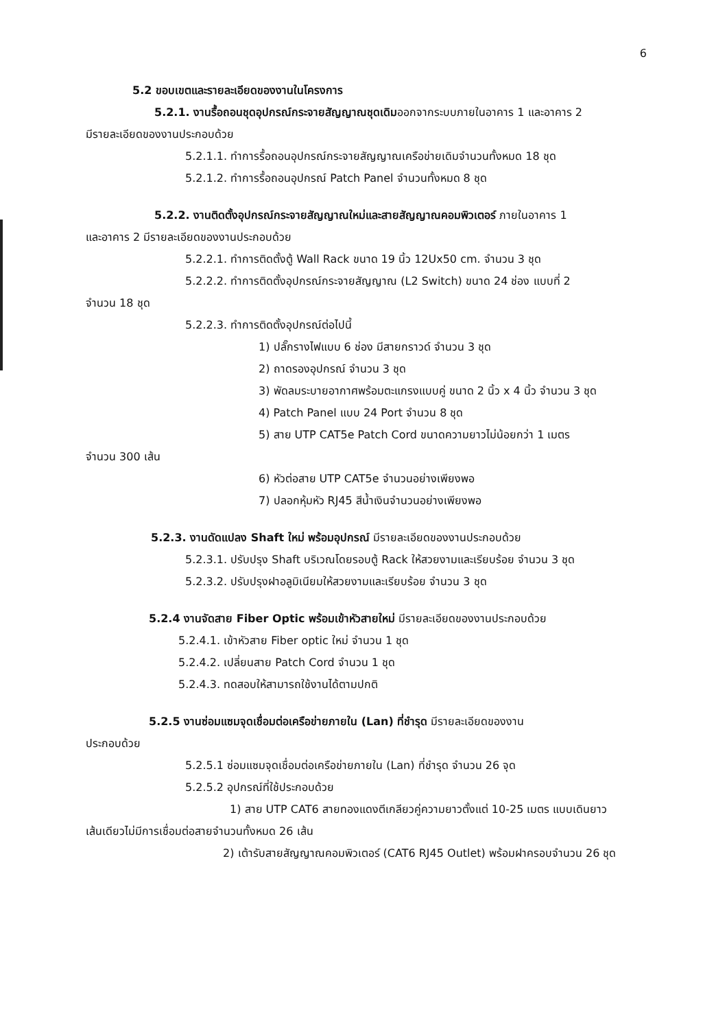6
5.2 ขอบเขตและรายละเอียดของงานในโครงการ
5.2.1. งานรื้อถอนชุดอุปกรณ์กระจายสัญญาณชุดเดิมออกจากระบบภายในอาคาร 1 และอาคาร 2
มีรายละเอียดของงานประกอบด้วย
5.2.1.1. ทำการรื้อถอนอุปกรณ์กระจายสัญญาณเครือข่ายเดิมจำนวนทั้งหมด 18 ชุด
5.2.1.2. ทำการรื้อถอนอุปกรณ์ Patch Panel จำนวนทั้งหมด 8 ชุด
5.2.2. งานติดตั้งอุปกรณ์กระจายสัญญาณใหม่และสายสัญญาณคอมพิวเตอร์ ภายในอาคาร 1
และอาคาร 2 มีรายละเอียดของงานประกอบด้วย
5.2.2.1. ทำการติดตั้งตู้ Wall Rack ขนาด 19 นิ้ว 12Ux50 cm. จำนวน 3 ชุด
5.2.2.2. ทำการติดตั้งอุปกรณ์กระจายสัญญาณ (L2 Switch) ขนาด 24 ช่อง แบบที่ 2
จำนวน 18 ชุด
5.2.2.3. ทำการติดตั้งอุปกรณ์ต่อไปนี้
1) ปลั๊กรางไฟแบบ 6 ช่อง มีสายกราวด์ จำนวน 3 ชุด
2) ถาดรองอุปกรณ์ จำนวน 3 ชุด
3) พัดลมระบายอากาศพร้อมตะแกรงแบบคู่ ขนาด 2 นิ้ว x 4 นิ้ว จำนวน 3 ชุด
4) Patch Panel แบบ 24 Port จำนวน 8 ชุด
5) สาย UTP CAT5e Patch Cord ขนาดความยาวไม่น้อยกว่า 1 เมตร
จำนวน 300 เส้น
6) หัวต่อสาย UTP CAT5e จำนวนอย่างเพียงพอ
7) ปลอกหุ้มหัว RJ45 สีน้ำเงินจำนวนอย่างเพียงพอ
5.2.3. งานดัดแปลง Shaft ใหม่ พร้อมอุปกรณ์ มีรายละเอียดของงานประกอบด้วย
5.2.3.1. ปรับปรุง Shaft บริเวณโดยรอบตู้ Rack ให้สวยงามและเรียบร้อย จำนวน 3 ชุด
5.2.3.2. ปรับปรุงฝาอลูมิเนียมให้สวยงามและเรียบร้อย จำนวน 3 ชุด
5.2.4 งานจัดสาย Fiber Optic พร้อมเข้าหัวสายใหม่ มีรายละเอียดของงานประกอบด้วย
5.2.4.1. เข้าหัวสาย Fiber optic ใหม่ จำนวน 1 ชุด
5.2.4.2. เปลี่ยนสาย Patch Cord จำนวน 1 ชุด
5.2.4.3. ทดสอบให้สามารถใช้งานได้ตามปกติ
5.2.5 งานซ่อมแซมจุดเชื่อมต่อเครือข่ายภายใน (Lan) ที่ชำรุด มีรายละเอียดของงาน
ประกอบด้วย
5.2.5.1 ซ่อมแซมจุดเชื่อมต่อเครือข่ายภายใน (Lan) ที่ชำรุด จำนวน 26 จุด
5.2.5.2 อุปกรณ์ที่ใช้ประกอบด้วย
1) สาย UTP CAT6 สายทองแดงตีเกลียวคู่ความยาวตั้งแต่ 10-25 เมตร แบบเดินยาว
เส้นเดียวไม่มีการเชื่อมต่อสายจำนวนทั้งหมด 26 เส้น
2) เต้ารับสายสัญญาณคอมพิวเตอร์ (CAT6 RJ45 Outlet) พร้อมฝาครอบจำนวน 26 ชุด